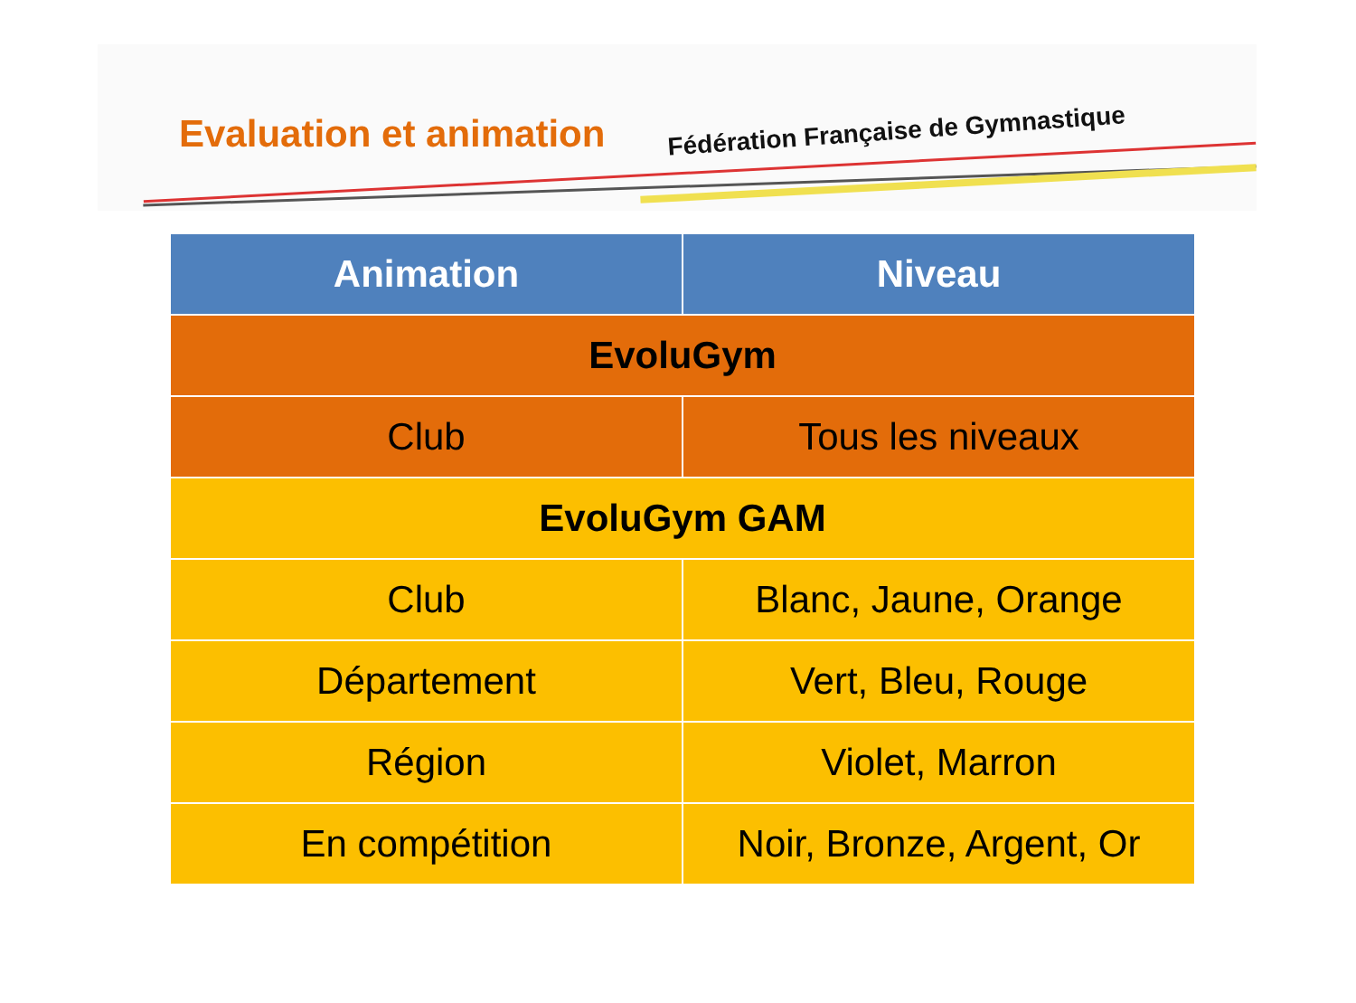Evaluation et animation
Fédération Française de Gymnastique
| Animation | Niveau |
| --- | --- |
| EvoluGym | |
| Club | Tous les niveaux |
| EvoluGym GAM | |
| Club | Blanc, Jaune, Orange |
| Département | Vert, Bleu, Rouge |
| Région | Violet, Marron |
| En compétition | Noir, Bronze, Argent, Or |